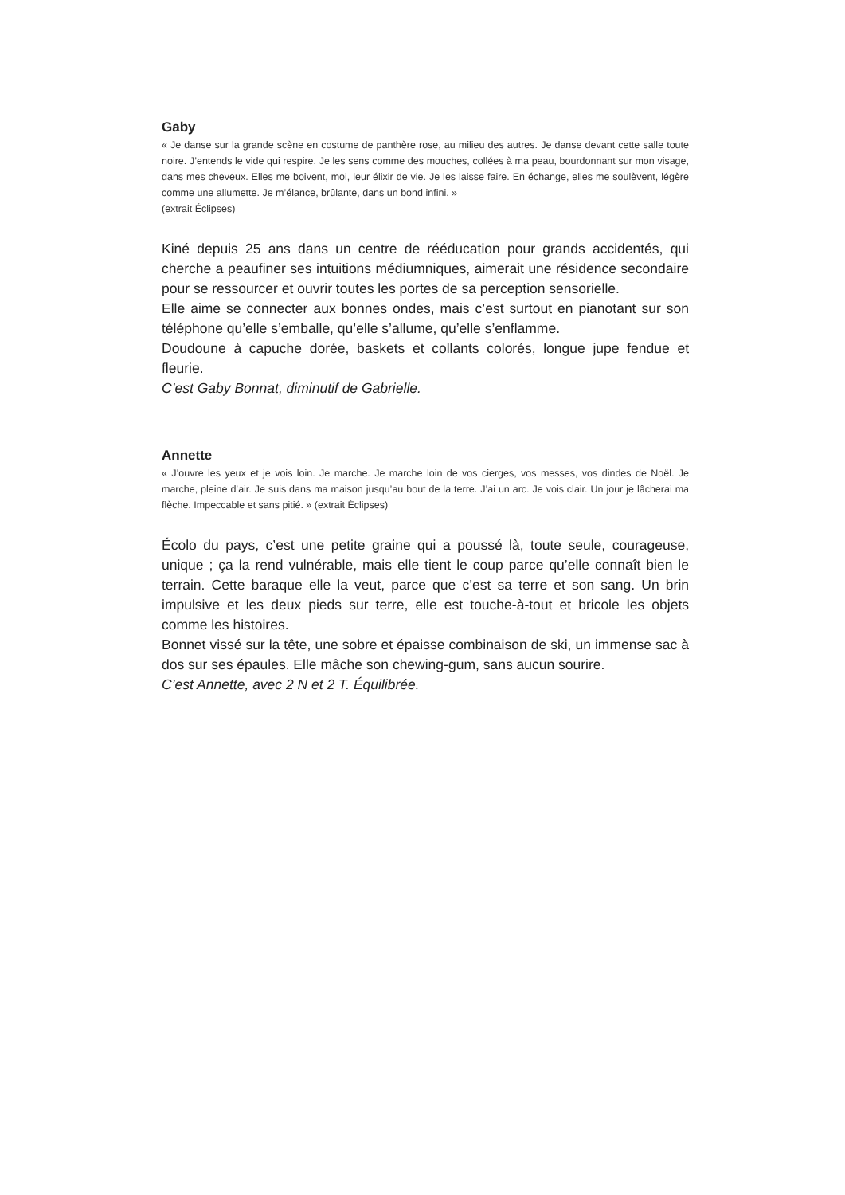Gaby
« Je danse sur la grande scène en costume de panthère rose, au milieu des autres. Je danse devant cette salle toute noire. J’entends le vide qui respire. Je les sens comme des mouches, collées à ma peau, bourdonnant sur mon visage, dans mes cheveux. Elles me boivent, moi, leur élixir de vie. Je les laisse faire. En échange, elles me soulèvent, légère comme une allumette. Je m’élance, brûlante, dans un bond infini. »
(extrait Éclipses)
Kiné depuis 25 ans dans un centre de rééducation pour grands accidentés, qui cherche a peaufiner ses intuitions médiumniques, aimerait une résidence secondaire pour se ressourcer et ouvrir toutes les portes de sa perception sensorielle.
Elle aime se connecter aux bonnes ondes, mais c’est surtout en pianotant sur son téléphone qu’elle s’emballe, qu’elle s’allume, qu’elle s’enflamme.
Doudoune à capuche dorée, baskets et collants colorés, longue jupe fendue et fleurie.
C’est Gaby Bonnat, diminutif de Gabrielle.
Annette
« J’ouvre les yeux et je vois loin. Je marche. Je marche loin de vos cierges, vos messes, vos dindes de Noël. Je marche, pleine d’air. Je suis dans ma maison jusqu’au bout de la terre. J’ai un arc. Je vois clair. Un jour je lâcherai ma flèche. Impeccable et sans pitié. » (extrait Éclipses)
Écolo du pays, c’est une petite graine qui a poussé là, toute seule, courageuse, unique ; ça la rend vulnérable, mais elle tient le coup parce qu’elle connaît bien le terrain. Cette baraque elle la veut, parce que c’est sa terre et son sang. Un brin impulsive et les deux pieds sur terre, elle est touche-à-tout et bricole les objets comme les histoires.
Bonnet vissé sur la tête, une sobre et épaisse combinaison de ski, un immense sac à dos sur ses épaules. Elle mâche son chewing-gum, sans aucun sourire.
C’est Annette, avec 2 N et 2 T. Équilibrée.